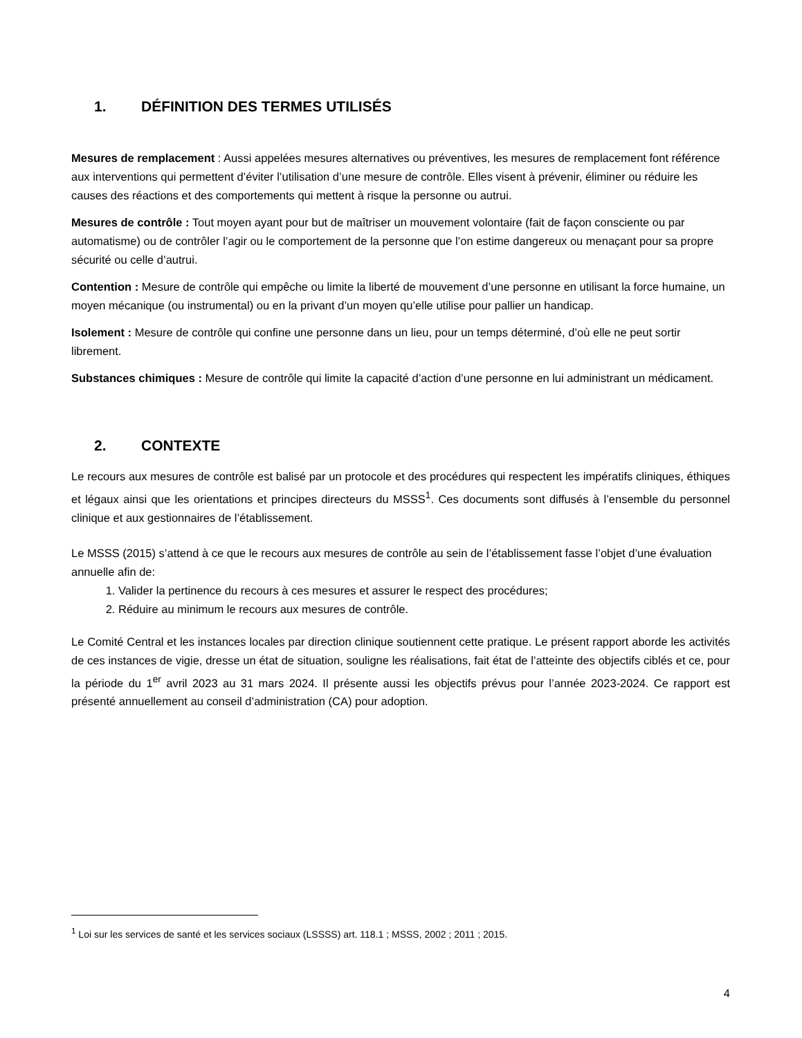1. DÉFINITION DES TERMES UTILISÉS
Mesures de remplacement : Aussi appelées mesures alternatives ou préventives, les mesures de remplacement font référence aux interventions qui permettent d’éviter l’utilisation d’une mesure de contrôle. Elles visent à prévenir, éliminer ou réduire les causes des réactions et des comportements qui mettent à risque la personne ou autrui.
Mesures de contrôle : Tout moyen ayant pour but de maîtriser un mouvement volontaire (fait de façon consciente ou par automatisme) ou de contrôler l’agir ou le comportement de la personne que l’on estime dangereux ou menaçant pour sa propre sécurité ou celle d’autrui.
Contention : Mesure de contrôle qui empêche ou limite la liberté de mouvement d’une personne en utilisant la force humaine, un moyen mécanique (ou instrumental) ou en la privant d’un moyen qu’elle utilise pour pallier un handicap.
Isolement : Mesure de contrôle qui confine une personne dans un lieu, pour un temps déterminé, d’où elle ne peut sortir librement.
Substances chimiques : Mesure de contrôle qui limite la capacité d’action d’une personne en lui administrant un médicament.
2. CONTEXTE
Le recours aux mesures de contrôle est balisé par un protocole et des procédures qui respectent les impératifs cliniques, éthiques et légaux ainsi que les orientations et principes directeurs du MSSS<sup>1</sup>. Ces documents sont diffusés à l’ensemble du personnel clinique et aux gestionnaires de l’établissement.
Le MSSS (2015) s’attend à ce que le recours aux mesures de contrôle au sein de l’établissement fasse l’objet d’une évaluation annuelle afin de:
1. Valider la pertinence du recours à ces mesures et assurer le respect des procédures;
2. Réduire au minimum le recours aux mesures de contrôle.
Le Comité Central et les instances locales par direction clinique soutiennent cette pratique. Le présent rapport aborde les activités de ces instances de vigie, dresse un état de situation, souligne les réalisations, fait état de l’atteinte des objectifs ciblés et ce, pour la période du 1<sup>er</sup> avril 2023 au 31 mars 2024. Il présente aussi les objectifs prévus pour l’année 2023-2024. Ce rapport est présenté annuellement au conseil d’administration (CA) pour adoption.
<sup>1</sup> Loi sur les services de santé et les services sociaux (LSSSS) art. 118.1 ; MSSS, 2002 ; 2011 ; 2015.
4